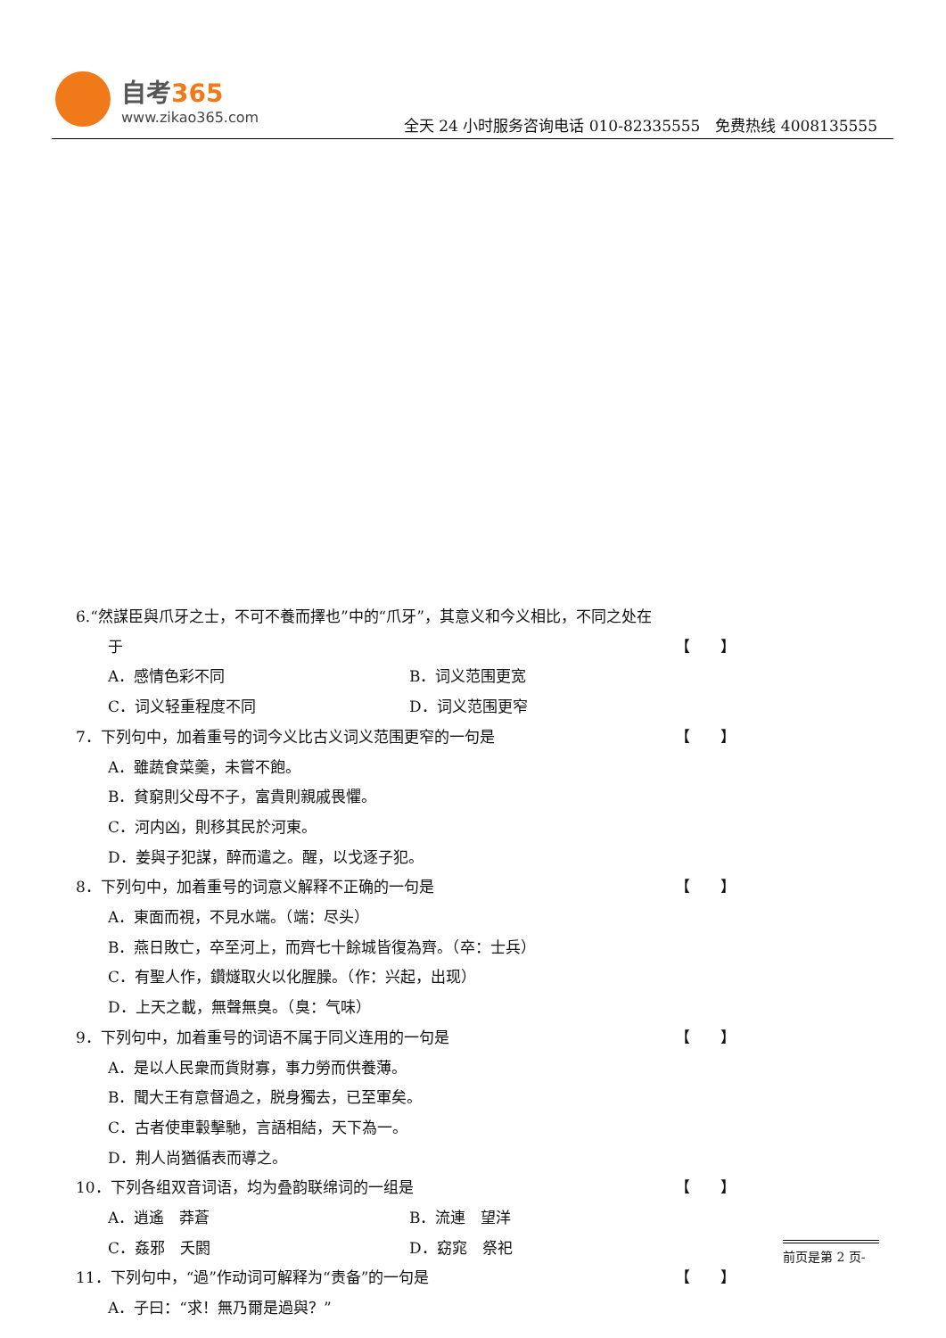自考365
www.zikao365.com
全天 24 小时服务咨询电话 010-82335555　免费热线 4008135555
6.“然謀臣與爪牙之士，不可不養而擇也”中的“爪牙”，其意义和今义相比，不同之处在
于 【　　】
A．感情色彩不同 B．词义范围更宽
C．词义轻重程度不同 D．词义范围更窄
7．下列句中，加着重号的词今义比古义词义范围更窄的一句是 【　　】
A．雖蔬食菜羹，未嘗不飽。
B．貧窮則父母不子，富貴則親戚畏懼。
C．河内凶，則移其民於河東。
D．姜與子犯謀，醉而遣之。醒，以戈逐子犯。
8．下列句中，加着重号的词意义解释不正确的一句是 【　　】
A．東面而視，不見水端。（端：尽头）
B．燕日敗亡，卒至河上，而齊七十餘城皆復為齊。（卒：士兵）
C．有聖人作，鑽燧取火以化腥臊。（作：兴起，出现）
D．上天之載，無聲無臭。（臭：气味）
9．下列句中，加着重号的词语不属于同义连用的一句是 【　　】
A．是以人民衆而貨財寡，事力勞而供養薄。
B．聞大王有意督過之，脱身獨去，已至軍矣。
C．古者使車轂擊馳，言語相結，天下為一。
D．荆人尚猶循表而導之。
10．下列各组双音词语，均为叠韵联绵词的一组是 【　　】
A．逍遙　莽蒼 B．流連　望洋
C．姦邪　夭閼 D．窈窕　祭祀
11．下列句中，“過”作动词可解释为“责备”的一句是 【　　】
A．子曰：“求！無乃爾是過與？”
前页是第 2 页-